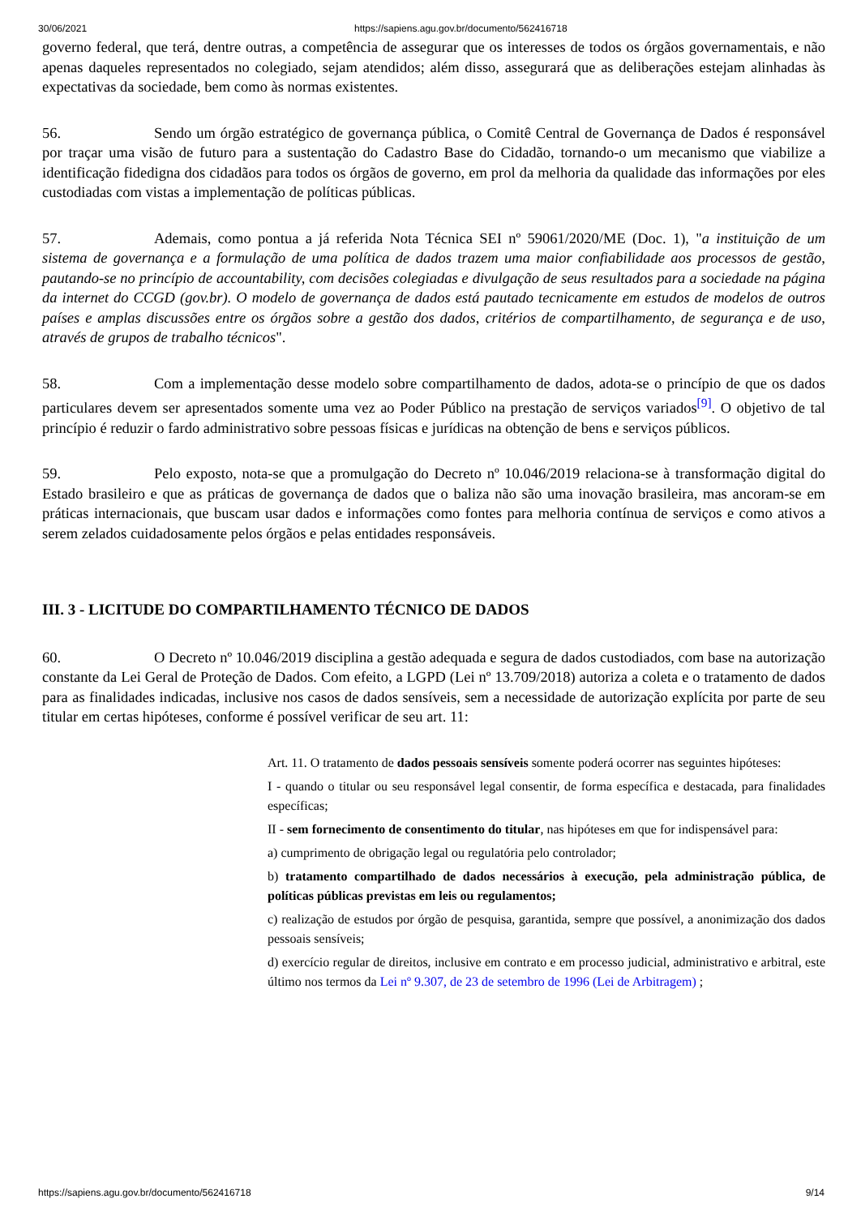30/06/2021 https://sapiens.agu.gov.br/documento/562416718
governo federal, que terá, dentre outras, a competência de assegurar que os interesses de todos os órgãos governamentais, e não apenas daqueles representados no colegiado, sejam atendidos; além disso, assegurará que as deliberações estejam alinhadas às expectativas da sociedade, bem como às normas existentes.
56. Sendo um órgão estratégico de governança pública, o Comitê Central de Governança de Dados é responsável por traçar uma visão de futuro para a sustentação do Cadastro Base do Cidadão, tornando-o um mecanismo que viabilize a identificação fidedigna dos cidadãos para todos os órgãos de governo, em prol da melhoria da qualidade das informações por eles custodiadas com vistas a implementação de políticas públicas.
57. Ademais, como pontua a já referida Nota Técnica SEI nº 59061/2020/ME (Doc. 1), "a instituição de um sistema de governança e a formulação de uma política de dados trazem uma maior confiabilidade aos processos de gestão, pautando-se no princípio de accountability, com decisões colegiadas e divulgação de seus resultados para a sociedade na página da internet do CCGD (gov.br). O modelo de governança de dados está pautado tecnicamente em estudos de modelos de outros países e amplas discussões entre os órgãos sobre a gestão dos dados, critérios de compartilhamento, de segurança e de uso, através de grupos de trabalho técnicos".
58. Com a implementação desse modelo sobre compartilhamento de dados, adota-se o princípio de que os dados particulares devem ser apresentados somente uma vez ao Poder Público na prestação de serviços variados<sup>[9]</sup>. O objetivo de tal princípio é reduzir o fardo administrativo sobre pessoas físicas e jurídicas na obtenção de bens e serviços públicos.
59. Pelo exposto, nota-se que a promulgação do Decreto nº 10.046/2019 relaciona-se à transformação digital do Estado brasileiro e que as práticas de governança de dados que o baliza não são uma inovação brasileira, mas ancoram-se em práticas internacionais, que buscam usar dados e informações como fontes para melhoria contínua de serviços e como ativos a serem zelados cuidadosamente pelos órgãos e pelas entidades responsáveis.
III. 3 - LICITUDE DO COMPARTILHAMENTO TÉCNICO DE DADOS
60. O Decreto nº 10.046/2019 disciplina a gestão adequada e segura de dados custodiados, com base na autorização constante da Lei Geral de Proteção de Dados. Com efeito, a LGPD (Lei nº 13.709/2018) autoriza a coleta e o tratamento de dados para as finalidades indicadas, inclusive nos casos de dados sensíveis, sem a necessidade de autorização explícita por parte de seu titular em certas hipóteses, conforme é possível verificar de seu art. 11:
Art. 11. O tratamento de dados pessoais sensíveis somente poderá ocorrer nas seguintes hipóteses:
I - quando o titular ou seu responsável legal consentir, de forma específica e destacada, para finalidades específicas;
II - sem fornecimento de consentimento do titular, nas hipóteses em que for indispensável para:
a) cumprimento de obrigação legal ou regulatória pelo controlador;
b) tratamento compartilhado de dados necessários à execução, pela administração pública, de políticas públicas previstas em leis ou regulamentos;
c) realização de estudos por órgão de pesquisa, garantida, sempre que possível, a anonimização dos dados pessoais sensíveis;
d) exercício regular de direitos, inclusive em contrato e em processo judicial, administrativo e arbitral, este último nos termos da Lei nº 9.307, de 23 de setembro de 1996 (Lei de Arbitragem) ;
https://sapiens.agu.gov.br/documento/562416718 9/14